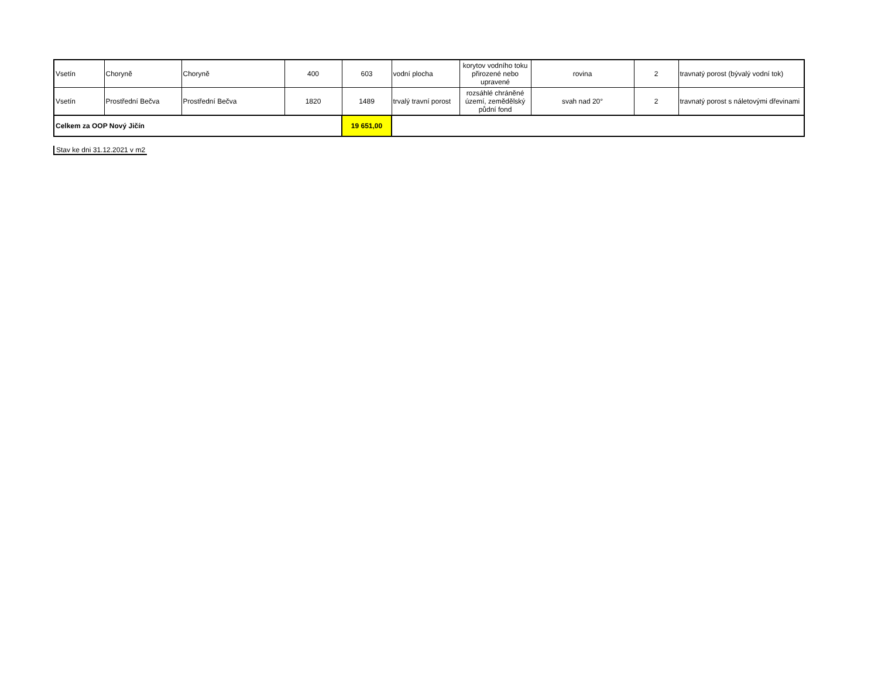| Vsetín | Choryně | Choryně | 400 | 603 | vodní plocha | korytov vodního toku přirozené nebo upravené | rovina | 2 | travnatý porost (bývalý vodní tok) |
| Vsetín | Prostřední Bečva | Prostřední Bečva | 1820 | 1489 | trvalý travní porost | rozsáhlé chráněné území, zemědělský půdní fond | svah nad 20° | 2 | travnatý porost s náletovými dřevinami |
| Celkem za OOP Nový Jičín | | | | 19 651,00 | | | | | |
Stav ke dni 31.12.2021 v m2